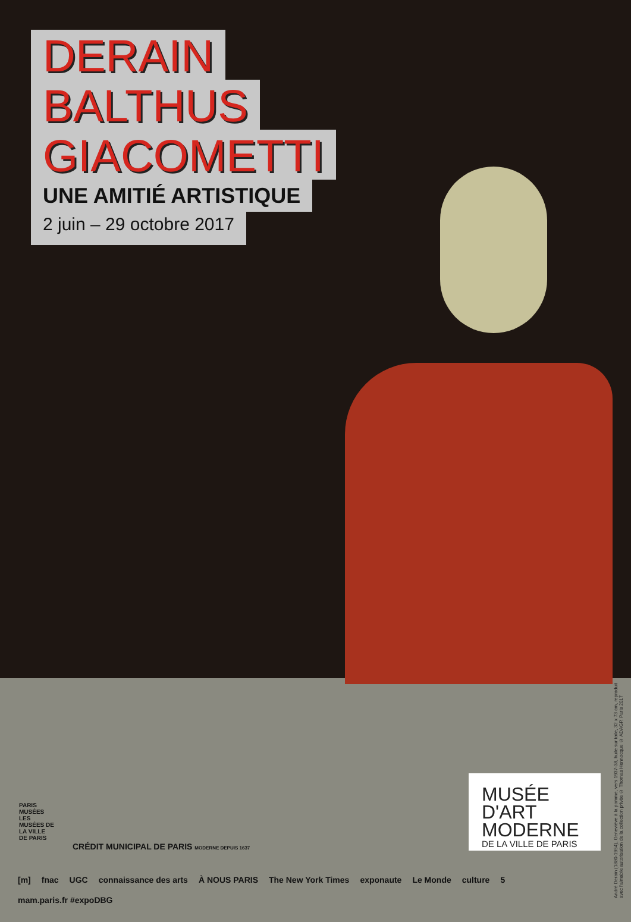DERAIN
BALTHUS
GIACOMETTI
UNE AMITIÉ ARTISTIQUE
2 juin – 29 octobre 2017
MUSÉE
D'ART
MODERNE
DE LA VILLE DE PARIS
André Derain (1880-1954), Geneviève à la pomme, vers 1937-38, huile sur toile, 32 x 73 cm, reproduit avec l'aimable autorisation de la collection privée © Thomas Hennocque © ADAGP, Paris 2017
PARIS MUSÉES
LES MUSÉES DE LA VILLE DE PARIS
CRÉDIT MUNICIPAL DE PARIS MODERNE DEPUIS 1637
[m] fnac UGC connaissance des arts À NOUS PARIS The New York Times exponaute Le Monde culture 5 mam.paris.fr #expoDBG